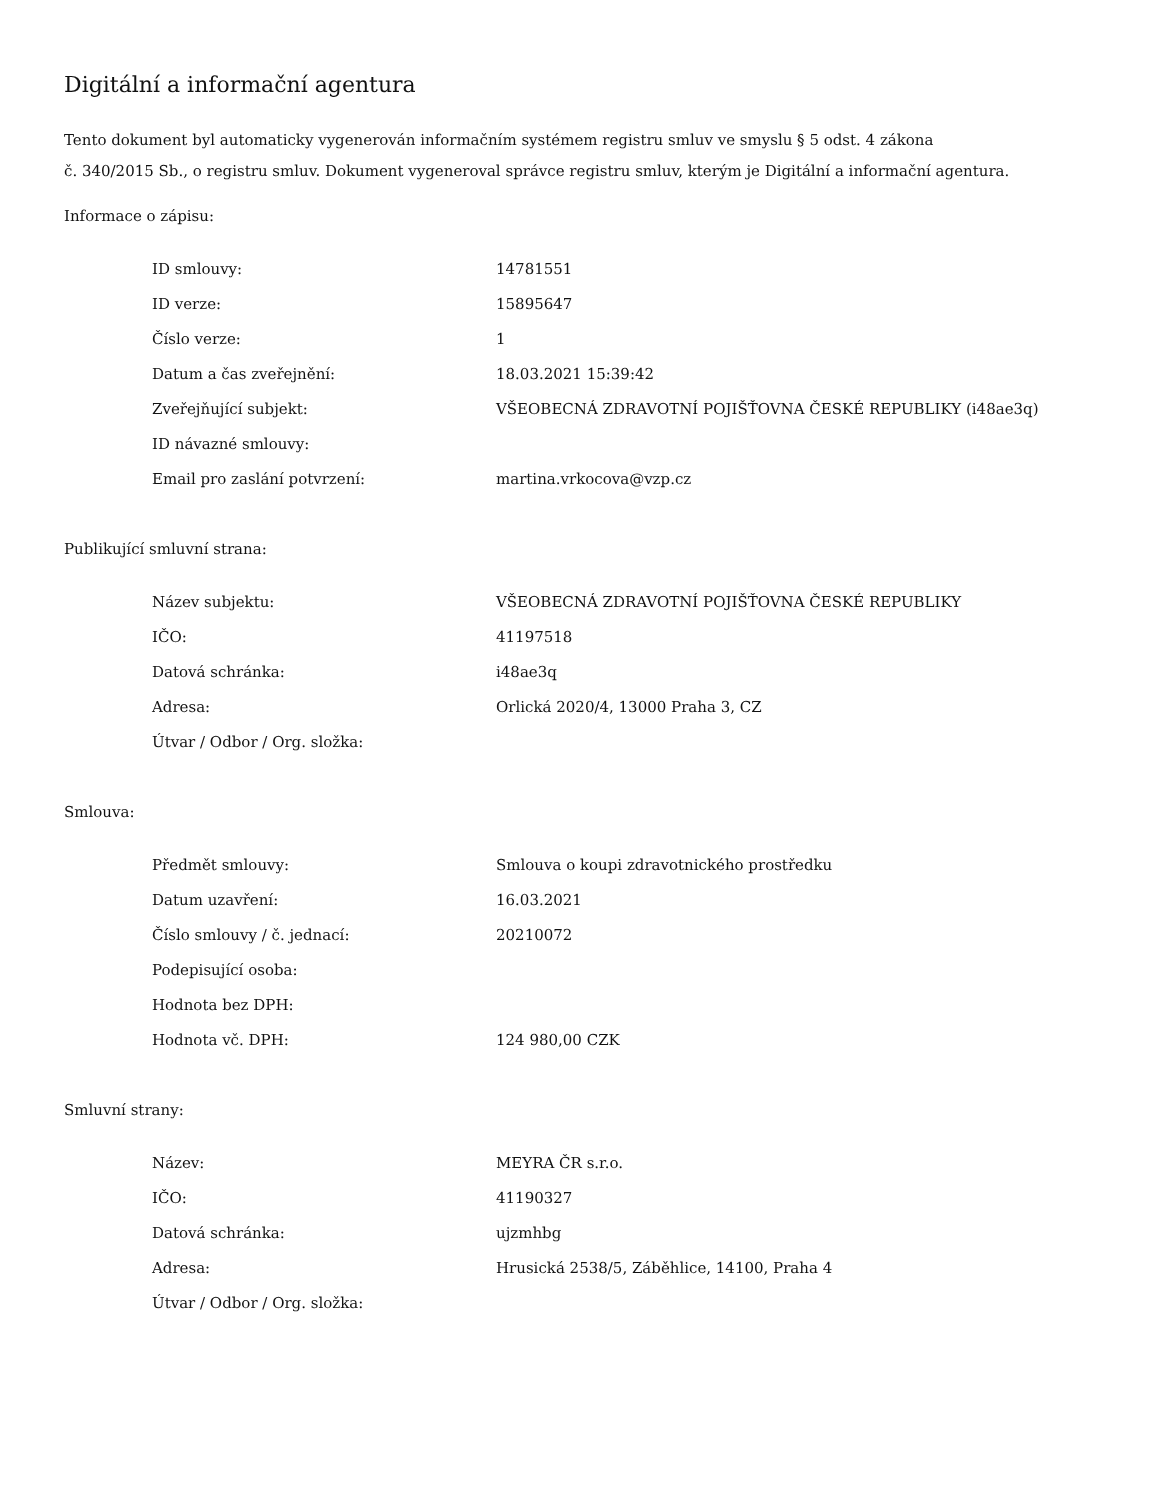Digitální a informační agentura
Tento dokument byl automaticky vygenerován informačním systémem registru smluv ve smyslu § 5 odst. 4 zákona
č. 340/2015 Sb., o registru smluv. Dokument vygeneroval správce registru smluv, kterým je Digitální a informační agentura.
Informace o zápisu:
| ID smlouvy: | 14781551 |
| ID verze: | 15895647 |
| Číslo verze: | 1 |
| Datum a čas zveřejnění: | 18.03.2021 15:39:42 |
| Zveřejňující subjekt: | VŠEOBECNÁ ZDRAVOTNÍ POJIŠŤOVNA ČESKÉ REPUBLIKY (i48ae3q) |
| ID návazné smlouvy: | |
| Email pro zaslání potvrzení: | martina.vrkocova@vzp.cz |
Publikující smluvní strana:
| Název subjektu: | VŠEOBECNÁ ZDRAVOTNÍ POJIŠŤOVNA ČESKÉ REPUBLIKY |
| IČO: | 41197518 |
| Datová schránka: | i48ae3q |
| Adresa: | Orlická 2020/4, 13000 Praha 3, CZ |
| Útvar / Odbor / Org. složka: | |
Smlouva:
| Předmět smlouvy: | Smlouva o koupi zdravotnického prostředku |
| Datum uzavření: | 16.03.2021 |
| Číslo smlouvy / č. jednací: | 20210072 |
| Podepisující osoba: | |
| Hodnota bez DPH: | |
| Hodnota vč. DPH: | 124 980,00 CZK |
Smluvní strany:
| Název: | MEYRA ČR s.r.o. |
| IČO: | 41190327 |
| Datová schránka: | ujzmhbg |
| Adresa: | Hrusická 2538/5, Záběhlice, 14100, Praha 4 |
| Útvar / Odbor / Org. složka: | |